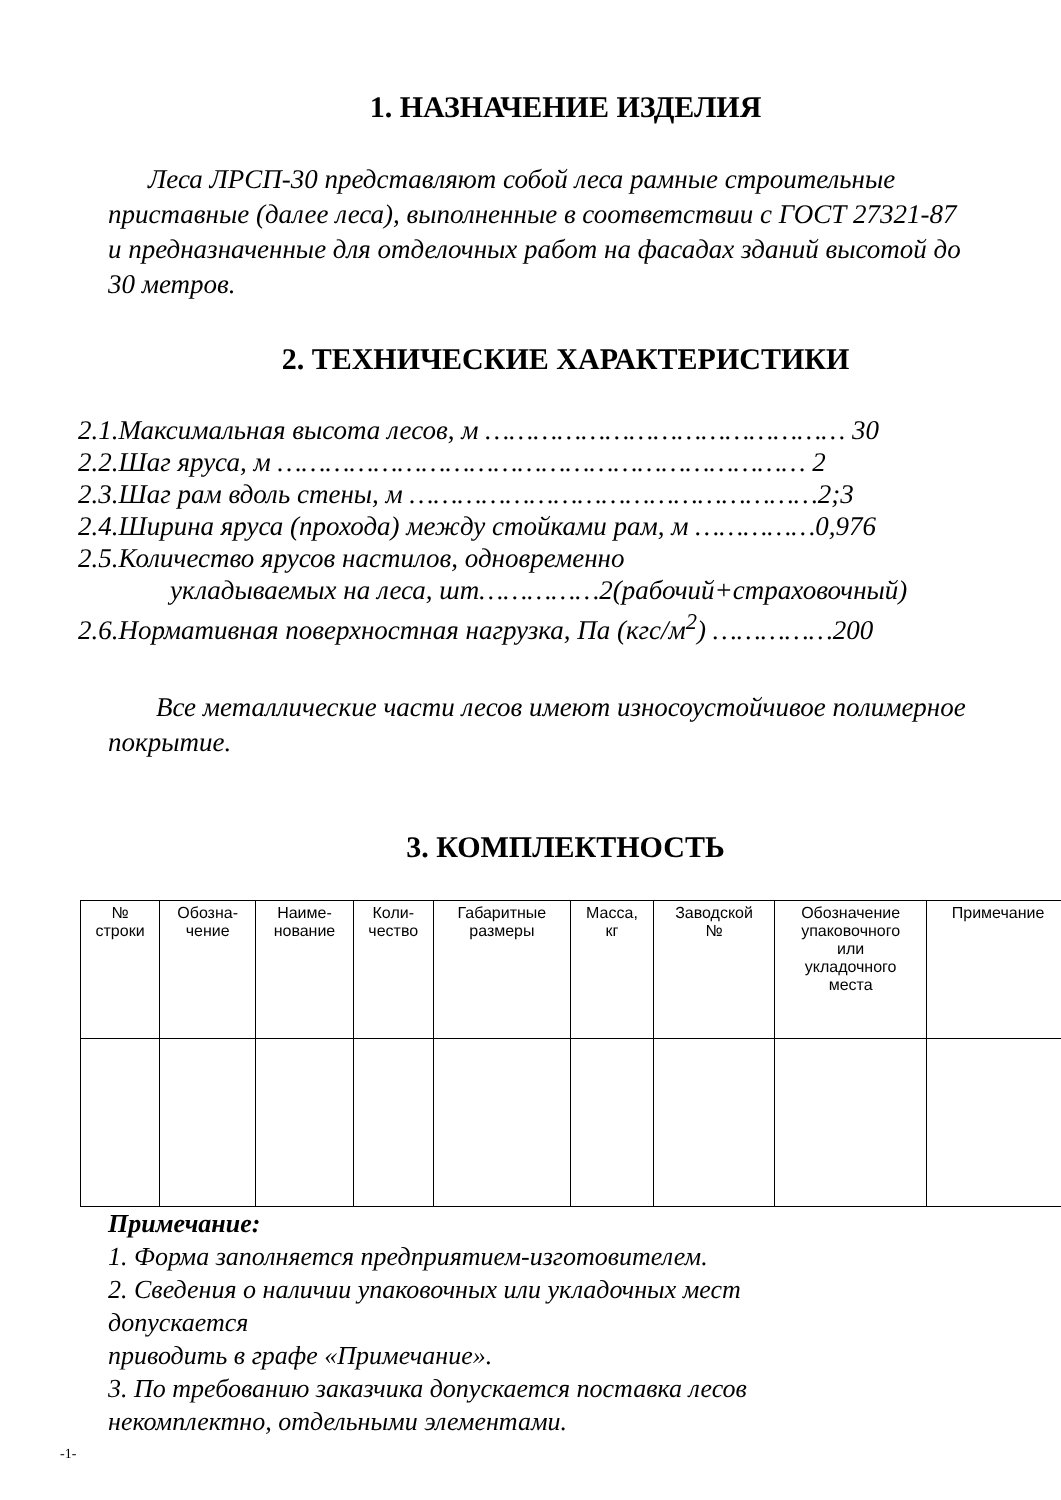1. НАЗНАЧЕНИЕ ИЗДЕЛИЯ
Леса ЛРСП-30 представляют собой леса рамные строительные приставные (далее леса), выполненные в соответствии с ГОСТ 27321-87 и предназначенные для отделочных работ на фасадах зданий высотой до 30 метров.
2. ТЕХНИЧЕСКИЕ ХАРАКТЕРИСТИКИ
2.1.Максимальная высота лесов, м ……………………………………… 30
2.2.Шаг яруса, м ………………………………………………………… 2
2.3.Шаг рам вдоль стены, м ……………………………………………2;3
2.4.Ширина яруса (прохода) между стойками рам, м ……………0,976
2.5.Количество ярусов настилов, одновременно
укладываемых на леса, шт……………2(рабочий+страховочный)
2.6.Нормативная поверхностная нагрузка, Па (кгс/м<sup>2</sup>) ……………200
Все металлические части лесов имеют износоустойчивое полимерное покрытие.
3. КОМПЛЕКТНОСТЬ
| № строки | Обозна- чение | Наиме- нование | Коли- чество | Габаритные размеры | Масса, кг | Заводской № | Обозначение упаковочного или укладочного места | Примечание |
| --- | --- | --- | --- | --- | --- | --- | --- | --- |
Примечание:
1. Форма заполняется предприятием-изготовителем.
2. Сведения о наличии упаковочных или укладочных мест
допускается
приводить в графе «Примечание».
3. По требованию заказчика допускается поставка лесов
некомплектно, отдельными элементами.
-1-